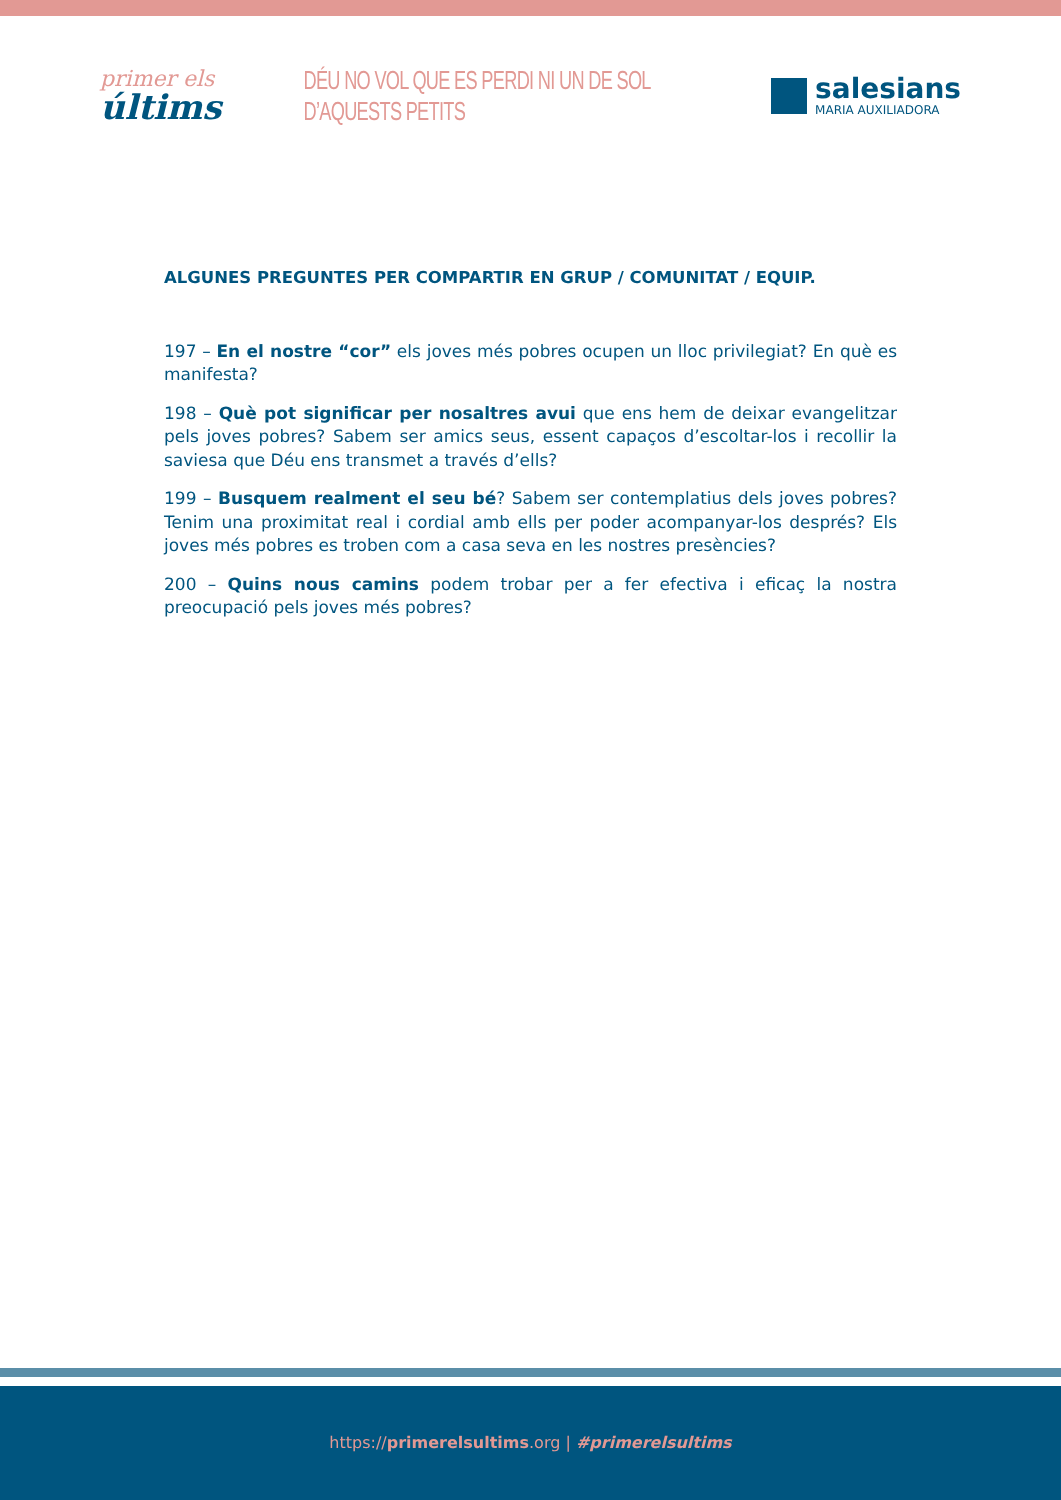primer els
últims
DÉU NO VOL QUE ES PERDI NI UN DE SOL D’AQUESTS PETITS
salesians
MARIA AUXILIADORA
ALGUNES PREGUNTES PER COMPARTIR EN GRUP / COMUNITAT / EQUIP.
197 – En el nostre “cor” els joves més pobres ocupen un lloc privilegiat? En què es manifesta?
198 – Què pot significar per nosaltres avui que ens hem de deixar evangelitzar pels joves pobres? Sabem ser amics seus, essent capaços d’escoltar-los i recollir la saviesa que Déu ens transmet a través d’ells?
199 – Busquem realment el seu bé? Sabem ser contemplatius dels joves pobres? Tenim una proximitat real i cordial amb ells per poder acompanyar-los després? Els joves més pobres es troben com a casa seva en les nostres presències?
200 – Quins nous camins podem trobar per a fer efectiva i eficaç la nostra preocupació pels joves més pobres?
https://primerelsultims.org | #primerelsultims